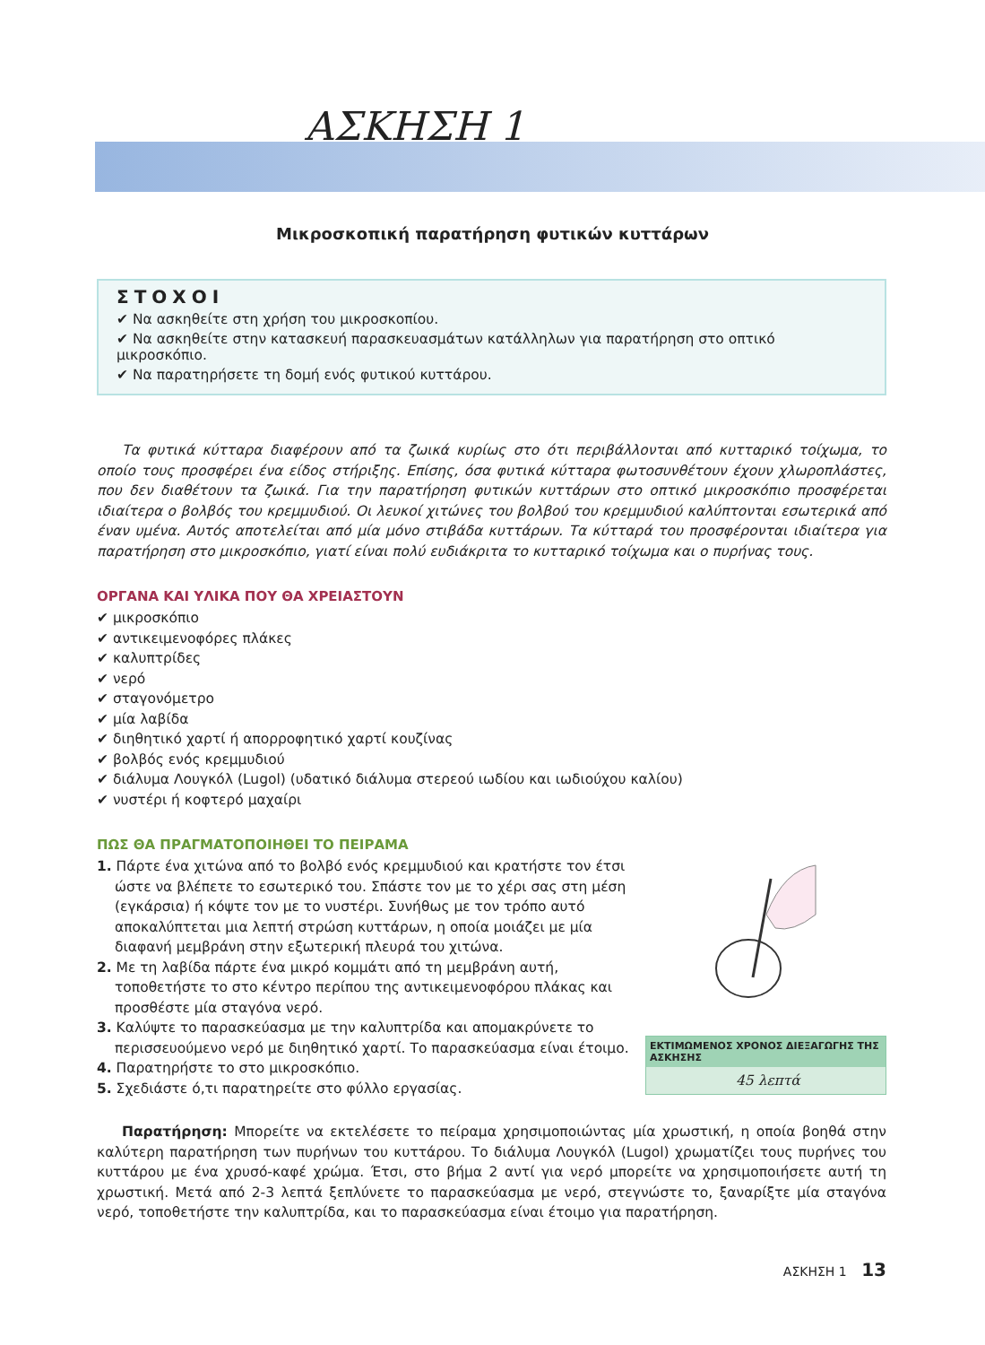ΑΣΚΗΣΗ 1
Μικροσκοπική παρατήρηση φυτικών κυττάρων
ΣΤΟΧΟΙ
✔ Να ασκηθείτε στη χρήση του μικροσκοπίου.
✔ Να ασκηθείτε στην κατασκευή παρασκευασμάτων κατάλληλων για παρατήρηση στο οπτικό μικροσκόπιο.
✔ Να παρατηρήσετε τη δομή ενός φυτικού κυττάρου.
Τα φυτικά κύτταρα διαφέρουν από τα ζωικά κυρίως στο ότι περιβάλλονται από κυτταρικό τοίχωμα, το οποίο τους προσφέρει ένα είδος στήριξης. Επίσης, όσα φυτικά κύτταρα φωτοσυνθέτουν έχουν χλωροπλάστες, που δεν διαθέτουν τα ζωικά. Για την παρατήρηση φυτικών κυττάρων στο οπτικό μικροσκόπιο προσφέρεται ιδιαίτερα ο βολβός του κρεμμυδιού. Οι λευκοί χιτώνες του βολβού του κρεμμυδιού καλύπτονται εσωτερικά από έναν υμένα. Αυτός αποτελείται από μία μόνο στιβάδα κυττάρων. Τα κύτταρά του προσφέρονται ιδιαίτερα για παρατήρηση στο μικροσκόπιο, γιατί είναι πολύ ευδιάκριτα το κυτταρικό τοίχωμα και ο πυρήνας τους.
ΟΡΓΑΝΑ ΚΑΙ ΥΛΙΚΑ ΠΟΥ ΘΑ ΧΡΕΙΑΣΤΟΥΝ
✔ μικροσκόπιο
✔ αντικειμενοφόρες πλάκες
✔ καλυπτρίδες
✔ νερό
✔ σταγονόμετρο
✔ μία λαβίδα
✔ διηθητικό χαρτί ή απορροφητικό χαρτί κουζίνας
✔ βολβός ενός κρεμμυδιού
✔ διάλυμα Λουγκόλ (Lugol) (υδατικό διάλυμα στερεού ιωδίου και ιωδιούχου καλίου)
✔ νυστέρι ή κοφτερό μαχαίρι
ΠΩΣ ΘΑ ΠΡΑΓΜΑΤΟΠΟΙΗΘΕΙ ΤΟ ΠΕΙΡΑΜΑ
1. Πάρτε ένα χιτώνα από το βολβό ενός κρεμμυδιού και κρατήστε τον έτσι ώστε να βλέπετε το εσωτερικό του. Σπάστε τον με το χέρι σας στη μέση (εγκάρσια) ή κόψτε τον με το νυστέρι. Συνήθως με τον τρόπο αυτό αποκαλύπτεται μια λεπτή στρώση κυττάρων, η οποία μοιάζει με μία διαφανή μεμβράνη στην εξωτερική πλευρά του χιτώνα.
2. Με τη λαβίδα πάρτε ένα μικρό κομμάτι από τη μεμβράνη αυτή, τοποθετήστε το στο κέντρο περίπου της αντικειμενοφόρου πλάκας και προσθέστε μία σταγόνα νερό.
3. Καλύψτε το παρασκεύασμα με την καλυπτρίδα και απομακρύνετε το περισσευούμενο νερό με διηθητικό χαρτί. Το παρασκεύασμα είναι έτοιμο.
4. Παρατηρήστε το στο μικροσκόπιο.
5. Σχεδιάστε ό,τι παρατηρείτε στο φύλλο εργασίας.
ΕΚΤΙΜΩΜΕΝΟΣ ΧΡΟΝΟΣ ΔΙΕΞΑΓΩΓΗΣ ΤΗΣ ΑΣΚΗΣΗΣ
45 λεπτά
Παρατήρηση: Μπορείτε να εκτελέσετε το πείραμα χρησιμοποιώντας μία χρωστική, η οποία βοηθά στην καλύτερη παρατήρηση των πυρήνων του κυττάρου. Το διάλυμα Λουγκόλ (Lugol) χρωματίζει τους πυρήνες του κυττάρου με ένα χρυσό-καφέ χρώμα. Έτσι, στο βήμα 2 αντί για νερό μπορείτε να χρησιμοποιήσετε αυτή τη χρωστική. Μετά από 2-3 λεπτά ξεπλύνετε το παρασκεύασμα με νερό, στεγνώστε το, ξαναρίξτε μία σταγόνα νερό, τοποθετήστε την καλυπτρίδα, και το παρασκεύασμα είναι έτοιμο για παρατήρηση.
ΑΣΚΗΣΗ 1 13